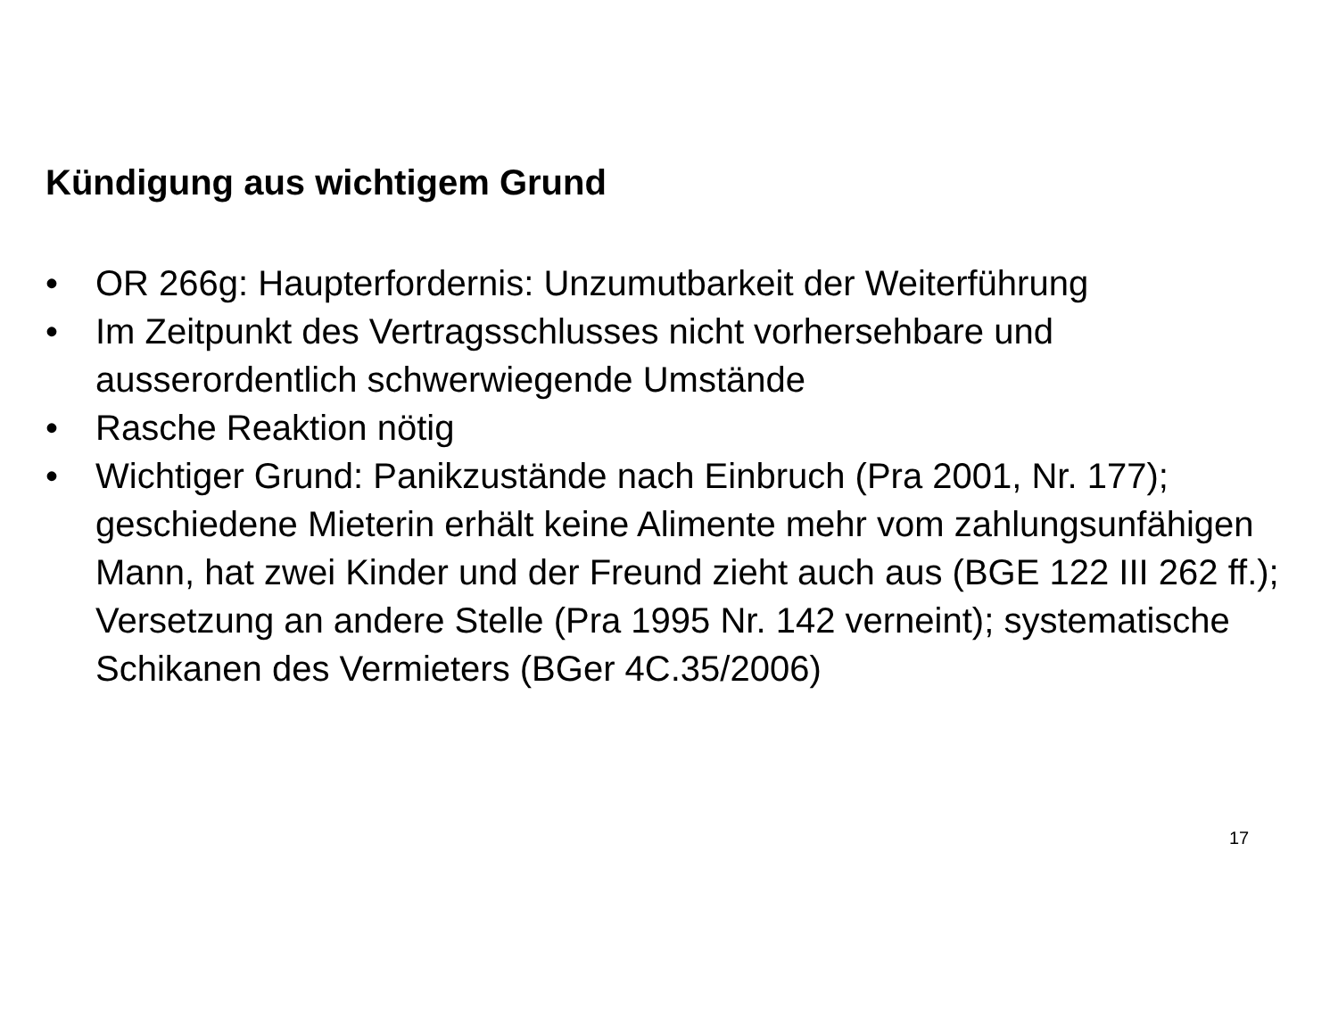Kündigung aus wichtigem Grund
• OR 266g: Haupterfordernis: Unzumutbarkeit der Weiterführung
• Im Zeitpunkt des Vertragsschlusses nicht vorhersehbare und ausserordentlich schwerwiegende Umstände
• Rasche Reaktion nötig
• Wichtiger Grund: Panikzustände nach Einbruch (Pra 2001, Nr. 177); geschiedene Mieterin erhält keine Alimente mehr vom zahlungsunfähigen Mann, hat zwei Kinder und der Freund zieht auch aus (BGE 122 III 262 ff.); Versetzung an andere Stelle (Pra 1995 Nr. 142 verneint); systematische Schikanen des Vermieters (BGer 4C.35/2006)
17